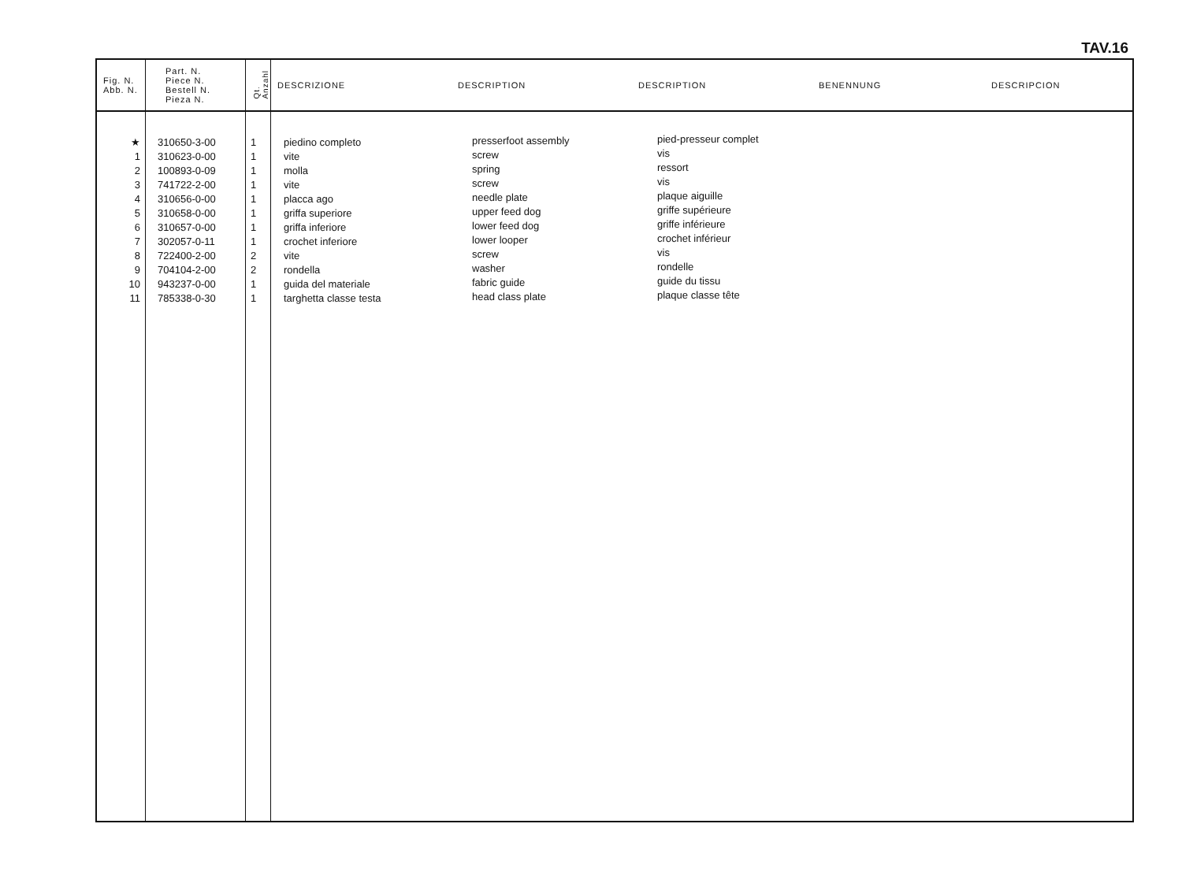TAV.16
| Fig. N. Abb. N. | Part. N. Piece N. Bestell N. Pieza N. | Qt. Anzahl | DESCRIZIONE | DESCRIPTION | DESCRIPTION | BENENNUNG | DESCRIPCION |
| --- | --- | --- | --- | --- | --- | --- | --- |
| ★ 1 2 3 4 5 6 7 8 9 10 11 | 310650-3-00 310623-0-00 100893-0-09 741722-2-00 310656-0-00 310658-0-00 310657-0-00 302057-0-11 722400-2-00 704104-2-00 943237-0-00 785338-0-30 | 1 1 1 1 1 1 1 1 2 2 1 1 | piedino completo vite molla vite placca ago griffa superiore griffa inferiore crochet inferiore vite rondella guida del materiale targhetta classe testa | presserfoot assembly screw spring screw needle plate upper feed dog lower feed dog lower looper screw washer fabric guide head class plate | pied-presseur complet vis ressort vis plaque aiguille griffe supérieure griffe inférieure crochet inférieur vis rondelle guide du tissu plaque classe tête | | |